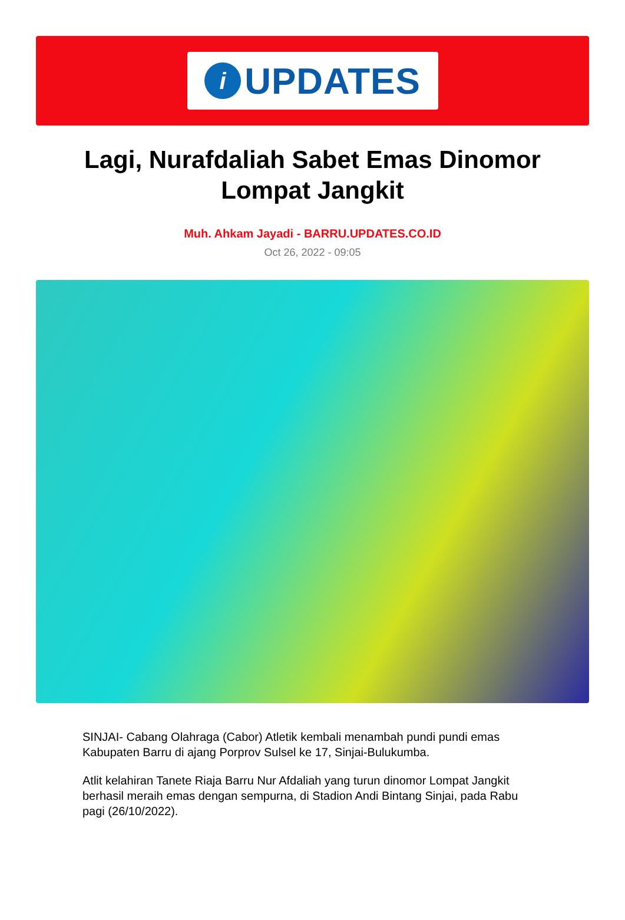i
UPDATES
Lagi, Nurafdaliah Sabet Emas Dinomor Lompat Jangkit
Muh. Ahkam Jayadi - BARRU.UPDATES.CO.ID
Oct 26, 2022 - 09:05
SINJAI- Cabang Olahraga (Cabor) Atletik kembali menambah pundi pundi emas Kabupaten Barru di ajang Porprov Sulsel ke 17, Sinjai-Bulukumba.
Atlit kelahiran Tanete Riaja Barru Nur Afdaliah yang turun dinomor Lompat Jangkit berhasil meraih emas dengan sempurna, di Stadion Andi Bintang Sinjai, pada Rabu pagi (26/10/2022).